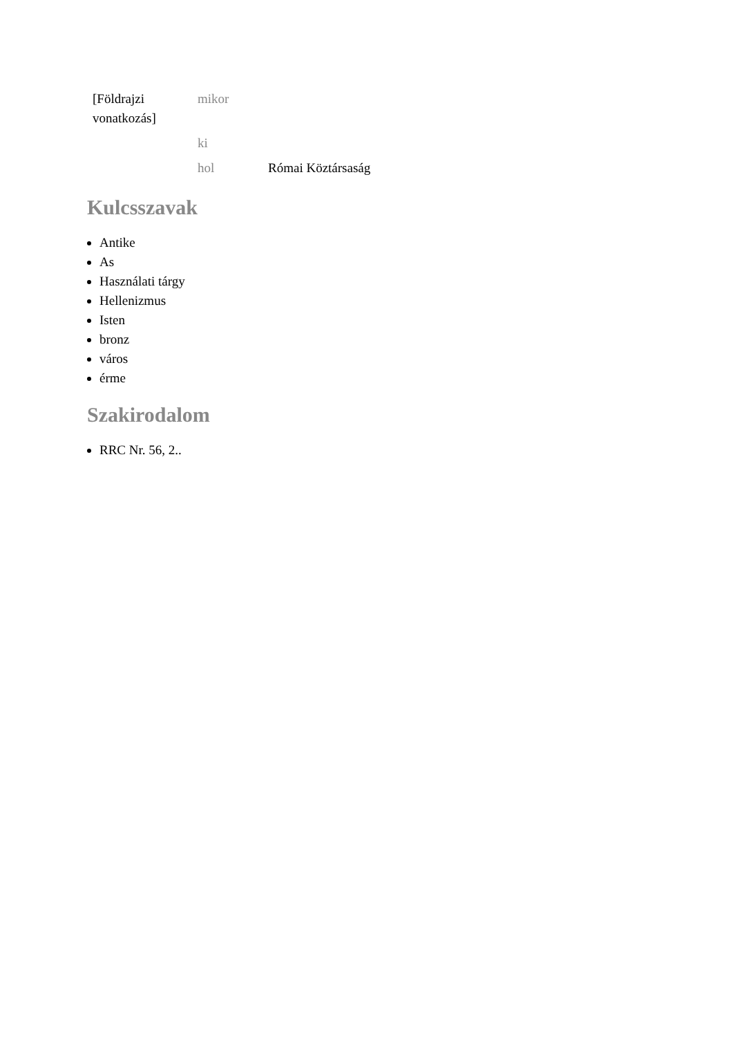| [Földrajzi vonatkozás] | mikor | |
| | ki | |
| | hol | Római Köztársaság |
Kulcsszavak
Antike
As
Használati tárgy
Hellenizmus
Isten
bronz
város
érme
Szakirodalom
RRC Nr. 56, 2..